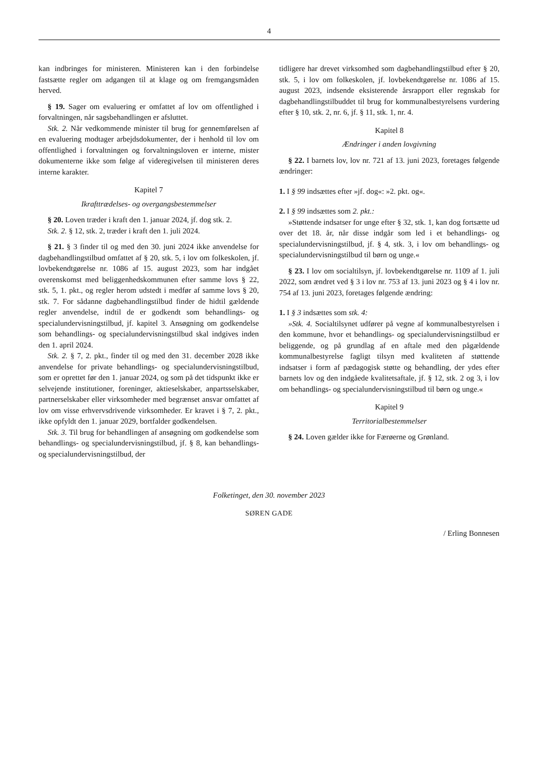4
kan indbringes for ministeren. Ministeren kan i den forbindelse fastsætte regler om adgangen til at klage og om fremgangsmåden herved.
§ 19. Sager om evaluering er omfattet af lov om offentlighed i forvaltningen, når sagsbehandlingen er afsluttet.
Stk. 2. Når vedkommende minister til brug for gennemførelsen af en evaluering modtager arbejdsdokumenter, der i henhold til lov om offentlighed i forvaltningen og forvaltningsloven er interne, mister dokumenterne ikke som følge af videregivelsen til ministeren deres interne karakter.
Kapitel 7
Ikrafttrædelses- og overgangsbestemmelser
§ 20. Loven træder i kraft den 1. januar 2024, jf. dog stk. 2.
Stk. 2. § 12, stk. 2, træder i kraft den 1. juli 2024.
§ 21. § 3 finder til og med den 30. juni 2024 ikke anvendelse for dagbehandlingstilbud omfattet af § 20, stk. 5, i lov om folkeskolen, jf. lovbekendtgørelse nr. 1086 af 15. august 2023, som har indgået overenskomst med beliggenhedskommunen efter samme lovs § 22, stk. 5, 1. pkt., og regler herom udstedt i medfør af samme lovs § 20, stk. 7. For sådanne dagbehandlingstilbud finder de hidtil gældende regler anvendelse, indtil de er godkendt som behandlings- og specialundervisningstilbud, jf. kapitel 3. Ansøgning om godkendelse som behandlings- og specialundervisningstilbud skal indgives inden den 1. april 2024.
Stk. 2. § 7, 2. pkt., finder til og med den 31. december 2028 ikke anvendelse for private behandlings- og specialundervisningstilbud, som er oprettet før den 1. januar 2024, og som på det tidspunkt ikke er selvejende institutioner, foreninger, aktieselskaber, anpartsselskaber, partnerselskaber eller virksomheder med begrænset ansvar omfattet af lov om visse erhvervsdrivende virksomheder. Er kravet i § 7, 2. pkt., ikke opfyldt den 1. januar 2029, bortfalder godkendelsen.
Stk. 3. Til brug for behandlingen af ansøgning om godkendelse som behandlings- og specialundervisningstilbud, jf. § 8, kan behandlings- og specialundervisningstilbud, der
tidligere har drevet virksomhed som dagbehandlingstilbud efter § 20, stk. 5, i lov om folkeskolen, jf. lovbekendtgørelse nr. 1086 af 15. august 2023, indsende eksisterende årsrapport eller regnskab for dagbehandlingstilbuddet til brug for kommunalbestyrelsens vurdering efter § 10, stk. 2, nr. 6, jf. § 11, stk. 1, nr. 4.
Kapitel 8
Ændringer i anden lovgivning
§ 22. I barnets lov, lov nr. 721 af 13. juni 2023, foretages følgende ændringer:
1. I § 99 indsættes efter »jf. dog«: »2. pkt. og«.
2. I § 99 indsættes som 2. pkt.:
»Støttende indsatser for unge efter § 32, stk. 1, kan dog fortsætte ud over det 18. år, når disse indgår som led i et behandlings- og specialundervisningstilbud, jf. § 4, stk. 3, i lov om behandlings- og specialundervisningstilbud til børn og unge.«
§ 23. I lov om socialtilsyn, jf. lovbekendtgørelse nr. 1109 af 1. juli 2022, som ændret ved § 3 i lov nr. 753 af 13. juni 2023 og § 4 i lov nr. 754 af 13. juni 2023, foretages følgende ændring:
1. I § 3 indsættes som stk. 4:
»Stk. 4. Socialtilsynet udfører på vegne af kommunalbestyrelsen i den kommune, hvor et behandlings- og specialundervisningstilbud er beliggende, og på grundlag af en aftale med den pågældende kommunalbestyrelse fagligt tilsyn med kvaliteten af støttende indsatser i form af pædagogisk støtte og behandling, der ydes efter barnets lov og den indgåede kvalitetsaftale, jf. § 12, stk. 2 og 3, i lov om behandlings- og specialundervisningstilbud til børn og unge.«
Kapitel 9
Territorialbestemmelser
§ 24. Loven gælder ikke for Færøerne og Grønland.
Folketinget, den 30. november 2023
SØREN GADE
/ Erling Bonnesen